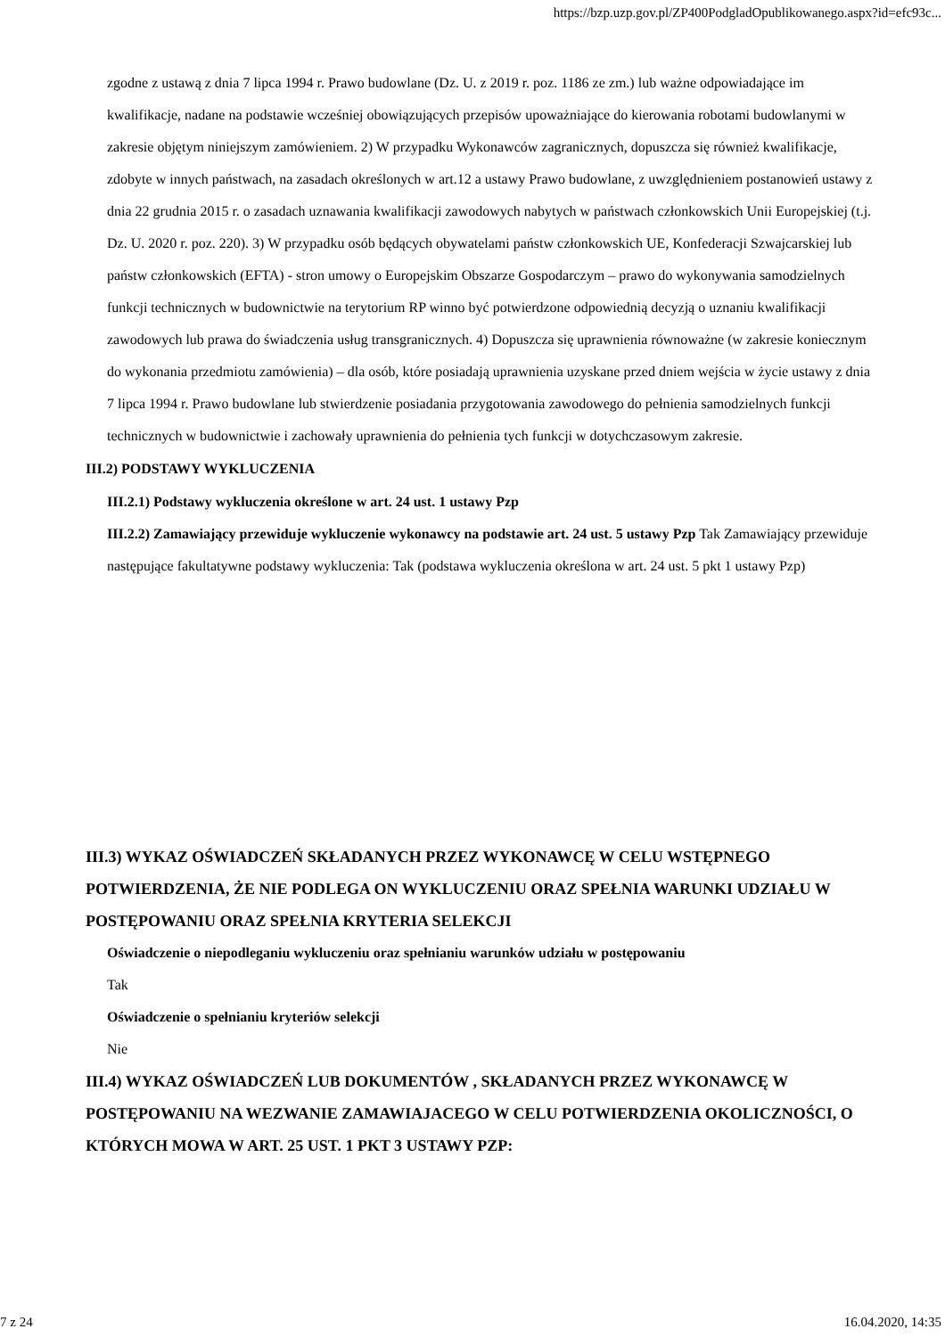https://bzp.uzp.gov.pl/ZP400PodgladOpublikowanego.aspx?id=efc93c...
zgodne z ustawą z dnia 7 lipca 1994 r. Prawo budowlane (Dz. U. z 2019 r. poz. 1186 ze zm.) lub ważne odpowiadające im kwalifikacje, nadane na podstawie wcześniej obowiązujących przepisów upoważniające do kierowania robotami budowlanymi w zakresie objętym niniejszym zamówieniem. 2) W przypadku Wykonawców zagranicznych, dopuszcza się również kwalifikacje, zdobyte w innych państwach, na zasadach określonych w art.12 a ustawy Prawo budowlane, z uwzględnieniem postanowień ustawy z dnia 22 grudnia 2015 r. o zasadach uznawania kwalifikacji zawodowych nabytych w państwach członkowskich Unii Europejskiej (t.j. Dz. U. 2020 r. poz. 220). 3) W przypadku osób będących obywatelami państw członkowskich UE, Konfederacji Szwajcarskiej lub państw członkowskich (EFTA) - stron umowy o Europejskim Obszarze Gospodarczym – prawo do wykonywania samodzielnych funkcji technicznych w budownictwie na terytorium RP winno być potwierdzone odpowiednią decyzją o uznaniu kwalifikacji zawodowych lub prawa do świadczenia usług transgranicznych. 4) Dopuszcza się uprawnienia równoważne (w zakresie koniecznym do wykonania przedmiotu zamówienia) – dla osób, które posiadają uprawnienia uzyskane przed dniem wejścia w życie ustawy z dnia 7 lipca 1994 r. Prawo budowlane lub stwierdzenie posiadania przygotowania zawodowego do pełnienia samodzielnych funkcji technicznych w budownictwie i zachowały uprawnienia do pełnienia tych funkcji w dotychczasowym zakresie.
III.2) PODSTAWY WYKLUCZENIA
III.2.1) Podstawy wykluczenia określone w art. 24 ust. 1 ustawy Pzp
III.2.2) Zamawiający przewiduje wykluczenie wykonawcy na podstawie art. 24 ust. 5 ustawy Pzp Tak Zamawiający przewiduje następujące fakultatywne podstawy wykluczenia: Tak (podstawa wykluczenia określona w art. 24 ust. 5 pkt 1 ustawy Pzp)
III.3) WYKAZ OŚWIADCZEŃ SKŁADANYCH PRZEZ WYKONAWCĘ W CELU WSTĘPNEGO POTWIERDZENIA, ŻE NIE PODLEGA ON WYKLUCZENIU ORAZ SPEŁNIA WARUNKI UDZIAŁU W POSTĘPOWANIU ORAZ SPEŁNIA KRYTERIA SELEKCJI
Oświadczenie o niepodleganiu wykluczeniu oraz spełnianiu warunków udziału w postępowaniu
Tak
Oświadczenie o spełnianiu kryteriów selekcji
Nie
III.4) WYKAZ OŚWIADCZEŃ LUB DOKUMENTÓW , SKŁADANYCH PRZEZ WYKONAWCĘ W POSTĘPOWANIU NA WEZWANIE ZAMAWIAJACEGO W CELU POTWIERDZENIA OKOLICZNOŚCI, O KTÓRYCH MOWA W ART. 25 UST. 1 PKT 3 USTAWY PZP:
7 z 24 16.04.2020, 14:35